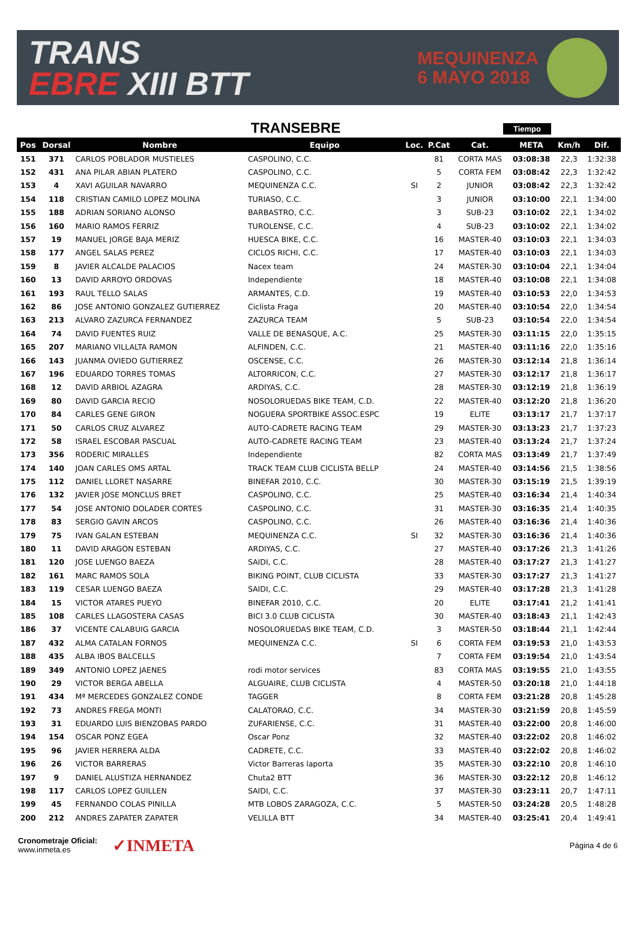TRANS
EBRE XIII BTT
MEQUINENZA
6 MAYO 2018
TRANSEBRE
Tiempo
| Pos | Dorsal | Nombre | Equipo | Loc. | P.Cat | Cat. | META | Km/h | Dif. |
| --- | --- | --- | --- | --- | --- | --- | --- | --- | --- |
| 151 | 371 | CARLOS POBLADOR MUSTIELES | CASPOLINO, C.C. | | 81 | CORTA MAS | 03:08:38 | 22,3 | 1:32:38 |
| 152 | 431 | ANA PILAR ABIAN PLATERO | CASPOLINO, C.C. | | 5 | CORTA FEM | 03:08:42 | 22,3 | 1:32:42 |
| 153 | 4 | XAVI AGUILAR NAVARRO | MEQUINENZA C.C. | SI | 2 | JUNIOR | 03:08:42 | 22,3 | 1:32:42 |
| 154 | 118 | CRISTIAN CAMILO LOPEZ MOLINA | TURIASO, C.C. | | 3 | JUNIOR | 03:10:00 | 22,1 | 1:34:00 |
| 155 | 188 | ADRIAN SORIANO ALONSO | BARBASTRO, C.C. | | 3 | SUB-23 | 03:10:02 | 22,1 | 1:34:02 |
| 156 | 160 | MARIO RAMOS FERRIZ | TUROLENSE, C.C. | | 4 | SUB-23 | 03:10:02 | 22,1 | 1:34:02 |
| 157 | 19 | MANUEL JORGE BAJA MERIZ | HUESCA BIKE, C.C. | | 16 | MASTER-40 | 03:10:03 | 22,1 | 1:34:03 |
| 158 | 177 | ANGEL SALAS PEREZ | CICLOS RICHI, C.C. | | 17 | MASTER-40 | 03:10:03 | 22,1 | 1:34:03 |
| 159 | 8 | JAVIER ALCALDE PALACIOS | Nacex team | | 24 | MASTER-30 | 03:10:04 | 22,1 | 1:34:04 |
| 160 | 13 | DAVID ARROYO ORDOVAS | Independiente | | 18 | MASTER-40 | 03:10:08 | 22,1 | 1:34:08 |
| 161 | 193 | RAUL TELLO SALAS | ARMANTES, C.D. | | 19 | MASTER-40 | 03:10:53 | 22,0 | 1:34:53 |
| 162 | 86 | JOSE ANTONIO GONZALEZ GUTIERREZ | Ciclista Fraga | | 20 | MASTER-40 | 03:10:54 | 22,0 | 1:34:54 |
| 163 | 213 | ALVARO ZAZURCA FERNANDEZ | ZAZURCA TEAM | | 5 | SUB-23 | 03:10:54 | 22,0 | 1:34:54 |
| 164 | 74 | DAVID FUENTES RUIZ | VALLE DE BENASQUE, A.C. | | 25 | MASTER-30 | 03:11:15 | 22,0 | 1:35:15 |
| 165 | 207 | MARIANO VILLALTA RAMON | ALFINDEN, C.C. | | 21 | MASTER-40 | 03:11:16 | 22,0 | 1:35:16 |
| 166 | 143 | JUANMA OVIEDO GUTIERREZ | OSCENSE, C.C. | | 26 | MASTER-30 | 03:12:14 | 21,8 | 1:36:14 |
| 167 | 196 | EDUARDO TORRES TOMAS | ALTORRICON, C.C. | | 27 | MASTER-30 | 03:12:17 | 21,8 | 1:36:17 |
| 168 | 12 | DAVID ARBIOL AZAGRA | ARDIYAS, C.C. | | 28 | MASTER-30 | 03:12:19 | 21,8 | 1:36:19 |
| 169 | 80 | DAVID GARCIA RECIO | NOSOLORUEDAS BIKE TEAM, C.D. | | 22 | MASTER-40 | 03:12:20 | 21,8 | 1:36:20 |
| 170 | 84 | CARLES GENE GIRON | NOGUERA SPORTBIKE ASSOC.ESPC | | 19 | ELITE | 03:13:17 | 21,7 | 1:37:17 |
| 171 | 50 | CARLOS CRUZ ALVAREZ | AUTO-CADRETE RACING TEAM | | 29 | MASTER-30 | 03:13:23 | 21,7 | 1:37:23 |
| 172 | 58 | ISRAEL ESCOBAR PASCUAL | AUTO-CADRETE RACING TEAM | | 23 | MASTER-40 | 03:13:24 | 21,7 | 1:37:24 |
| 173 | 356 | RODERIC MIRALLES | Independiente | | 82 | CORTA MAS | 03:13:49 | 21,7 | 1:37:49 |
| 174 | 140 | JOAN CARLES OMS ARTAL | TRACK TEAM CLUB CICLISTA BELLP | | 24 | MASTER-40 | 03:14:56 | 21,5 | 1:38:56 |
| 175 | 112 | DANIEL LLORET NASARRE | BINEFAR 2010, C.C. | | 30 | MASTER-30 | 03:15:19 | 21,5 | 1:39:19 |
| 176 | 132 | JAVIER JOSE MONCLUS BRET | CASPOLINO, C.C. | | 25 | MASTER-40 | 03:16:34 | 21,4 | 1:40:34 |
| 177 | 54 | JOSE ANTONIO DOLADER CORTES | CASPOLINO, C.C. | | 31 | MASTER-30 | 03:16:35 | 21,4 | 1:40:35 |
| 178 | 83 | SERGIO GAVIN ARCOS | CASPOLINO, C.C. | | 26 | MASTER-40 | 03:16:36 | 21,4 | 1:40:36 |
| 179 | 75 | IVAN GALAN ESTEBAN | MEQUINENZA C.C. | SI | 32 | MASTER-30 | 03:16:36 | 21,4 | 1:40:36 |
| 180 | 11 | DAVID ARAGON ESTEBAN | ARDIYAS, C.C. | | 27 | MASTER-40 | 03:17:26 | 21,3 | 1:41:26 |
| 181 | 120 | JOSE LUENGO BAEZA | SAIDI, C.C. | | 28 | MASTER-40 | 03:17:27 | 21,3 | 1:41:27 |
| 182 | 161 | MARC RAMOS SOLA | BIKING POINT, CLUB CICLISTA | | 33 | MASTER-30 | 03:17:27 | 21,3 | 1:41:27 |
| 183 | 119 | CESAR LUENGO BAEZA | SAIDI, C.C. | | 29 | MASTER-40 | 03:17:28 | 21,3 | 1:41:28 |
| 184 | 15 | VICTOR ATARES PUEYO | BINEFAR 2010, C.C. | | 20 | ELITE | 03:17:41 | 21,2 | 1:41:41 |
| 185 | 108 | CARLES LLAGOSTERA CASAS | BICI 3.0 CLUB CICLISTA | | 30 | MASTER-40 | 03:18:43 | 21,1 | 1:42:43 |
| 186 | 37 | VICENTE CALABUIG GARCIA | NOSOLORUEDAS BIKE TEAM, C.D. | | 3 | MASTER-50 | 03:18:44 | 21,1 | 1:42:44 |
| 187 | 432 | ALMA CATALAN FORNOS | MEQUINENZA C.C. | SI | 6 | CORTA FEM | 03:19:53 | 21,0 | 1:43:53 |
| 188 | 435 | ALBA IBOS BALCELLS | | | 7 | CORTA FEM | 03:19:54 | 21,0 | 1:43:54 |
| 189 | 349 | ANTONIO LOPEZ JAENES | rodi motor services | | 83 | CORTA MAS | 03:19:55 | 21,0 | 1:43:55 |
| 190 | 29 | VICTOR BERGA ABELLA | ALGUAIRE, CLUB CICLISTA | | 4 | MASTER-50 | 03:20:18 | 21,0 | 1:44:18 |
| 191 | 434 | Mª MERCEDES GONZALEZ CONDE | TAGGER | | 8 | CORTA FEM | 03:21:28 | 20,8 | 1:45:28 |
| 192 | 73 | ANDRES FREGA MONTI | CALATORAO, C.C. | | 34 | MASTER-30 | 03:21:59 | 20,8 | 1:45:59 |
| 193 | 31 | EDUARDO LUIS BIENZOBAS PARDO | ZUFARIENSE, C.C. | | 31 | MASTER-40 | 03:22:00 | 20,8 | 1:46:00 |
| 194 | 154 | OSCAR PONZ EGEA | Oscar Ponz | | 32 | MASTER-40 | 03:22:02 | 20,8 | 1:46:02 |
| 195 | 96 | JAVIER HERRERA ALDA | CADRETE, C.C. | | 33 | MASTER-40 | 03:22:02 | 20,8 | 1:46:02 |
| 196 | 26 | VICTOR BARRERAS | Victor Barreras laporta | | 35 | MASTER-30 | 03:22:10 | 20,8 | 1:46:10 |
| 197 | 9 | DANIEL ALUSTIZA HERNANDEZ | Chuta2 BTT | | 36 | MASTER-30 | 03:22:12 | 20,8 | 1:46:12 |
| 198 | 117 | CARLOS LOPEZ GUILLEN | SAIDI, C.C. | | 37 | MASTER-30 | 03:23:11 | 20,7 | 1:47:11 |
| 199 | 45 | FERNANDO COLAS PINILLA | MTB LOBOS ZARAGOZA, C.C. | | 5 | MASTER-50 | 03:24:28 | 20,5 | 1:48:28 |
| 200 | 212 | ANDRES ZAPATER ZAPATER | VELILLA BTT | | 34 | MASTER-40 | 03:25:41 | 20,4 | 1:49:41 |
Cronometraje Oficial:
www.inmeta.es
✓INMETA
Página 4 de 6